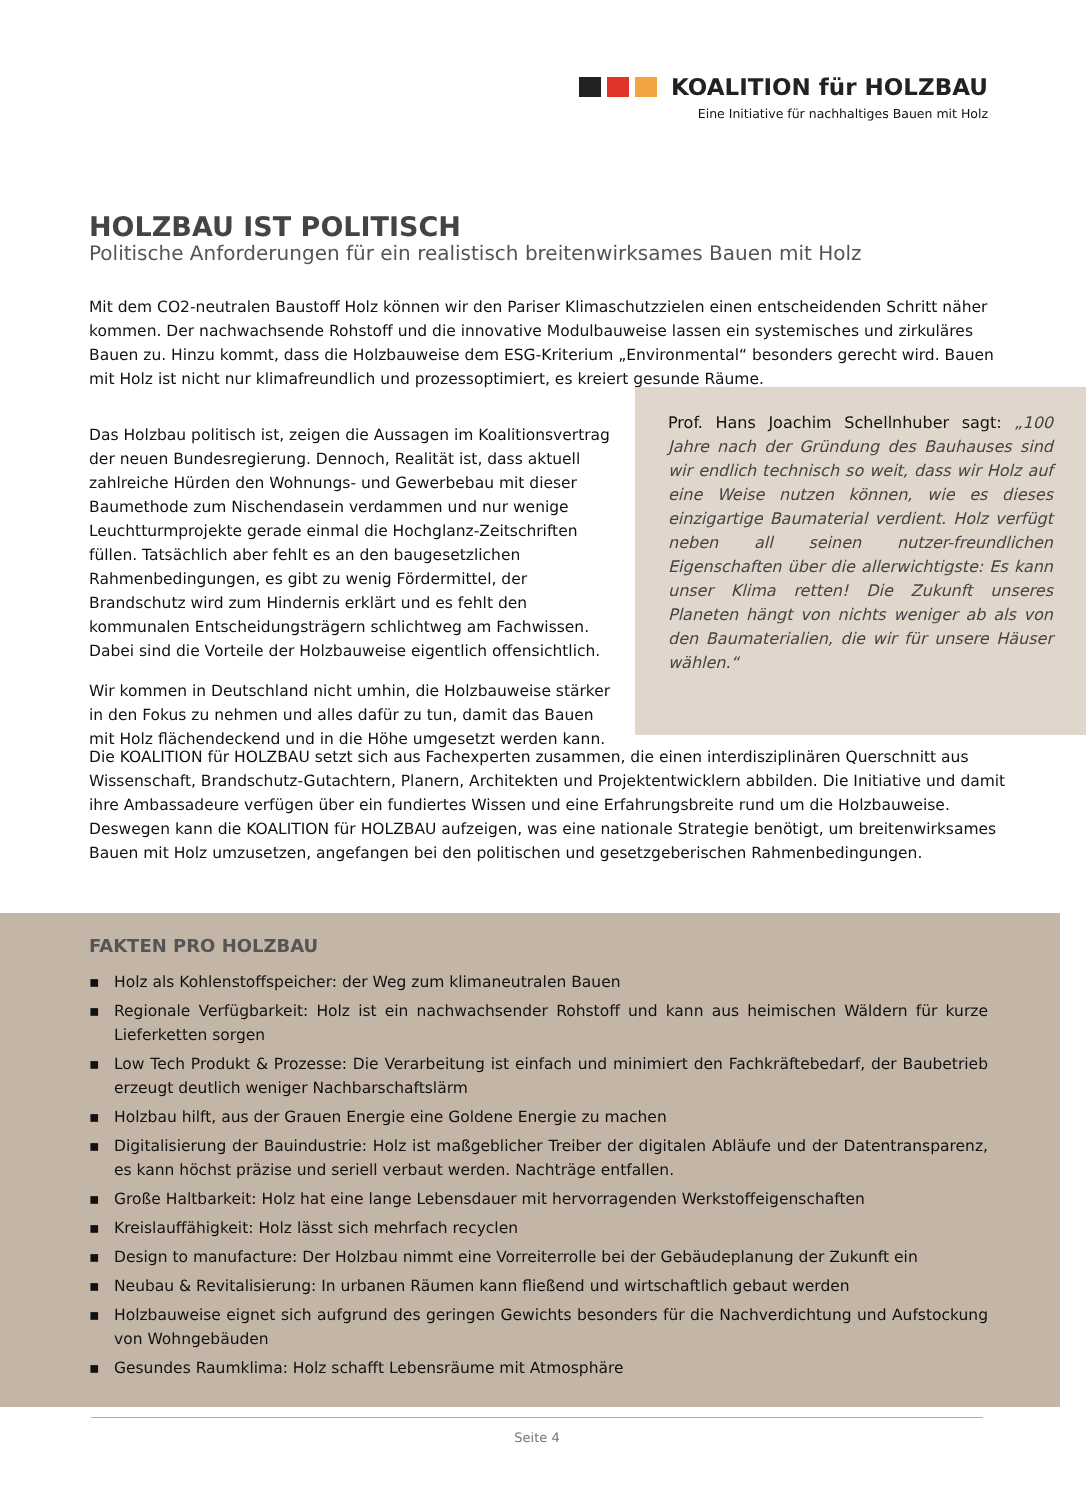KOALITION für HOLZBAU
Eine Initiative für nachhaltiges Bauen mit Holz
HOLZBAU IST POLITISCH
Politische Anforderungen für ein realistisch breitenwirksames Bauen mit Holz
Mit dem CO2-neutralen Baustoff Holz können wir den Pariser Klimaschutzzielen einen entscheidenden Schritt näher kommen. Der nachwachsende Rohstoff und die innovative Modulbauweise lassen ein systemisches und zirkuläres Bauen zu. Hinzu kommt, dass die Holzbauweise dem ESG-Kriterium „Environmental“ besonders gerecht wird. Bauen mit Holz ist nicht nur klimafreundlich und prozessoptimiert, es kreiert gesunde Räume.
Das Holzbau politisch ist, zeigen die Aussagen im Koalitionsvertrag der neuen Bundesregierung. Dennoch, Realität ist, dass aktuell zahlreiche Hürden den Wohnungs- und Gewerbebau mit dieser Baumethode zum Nischendasein verdammen und nur wenige Leuchtturmprojekte gerade einmal die Hochglanz-Zeitschriften füllen. Tatsächlich aber fehlt es an den baugesetzlichen Rahmenbedingungen, es gibt zu wenig Fördermittel, der Brandschutz wird zum Hindernis erklärt und es fehlt den kommunalen Entscheidungsträgern schlichtweg am Fachwissen. Dabei sind die Vorteile der Holzbauweise eigentlich offensichtlich.
Wir kommen in Deutschland nicht umhin, die Holzbauweise stärker in den Fokus zu nehmen und alles dafür zu tun, damit das Bauen mit Holz flächendeckend und in die Höhe umgesetzt werden kann.
Prof. Hans Joachim Schellnhuber sagt: „100 Jahre nach der Gründung des Bauhauses sind wir endlich technisch so weit, dass wir Holz auf eine Weise nutzen können, wie es dieses einzigartige Baumaterial verdient. Holz verfügt neben all seinen nutzer-freundlichen Eigenschaften über die allerwichtigste: Es kann unser Klima retten! Die Zukunft unseres Planeten hängt von nichts weniger ab als von den Baumaterialien, die wir für unsere Häuser wählen.“
Die KOALITION für HOLZBAU setzt sich aus Fachexperten zusammen, die einen interdisziplinären Querschnitt aus Wissenschaft, Brandschutz-Gutachtern, Planern, Architekten und Projektentwicklern abbilden. Die Initiative und damit ihre Ambassadeure verfügen über ein fundiertes Wissen und eine Erfahrungsbreite rund um die Holzbauweise. Deswegen kann die KOALITION für HOLZBAU aufzeigen, was eine nationale Strategie benötigt, um breitenwirksames Bauen mit Holz umzusetzen, angefangen bei den politischen und gesetzgeberischen Rahmenbedingungen.
FAKTEN PRO HOLZBAU
▪ Holz als Kohlenstoffspeicher: der Weg zum klimaneutralen Bauen
▪ Regionale Verfügbarkeit: Holz ist ein nachwachsender Rohstoff und kann aus heimischen Wäldern für kurze Lieferketten sorgen
▪ Low Tech Produkt & Prozesse: Die Verarbeitung ist einfach und minimiert den Fachkräftebedarf, der Baubetrieb erzeugt deutlich weniger Nachbarschaftslärm
▪ Holzbau hilft, aus der Grauen Energie eine Goldene Energie zu machen
▪ Digitalisierung der Bauindustrie: Holz ist maßgeblicher Treiber der digitalen Abläufe und der Datentransparenz, es kann höchst präzise und seriell verbaut werden. Nachträge entfallen.
▪ Große Haltbarkeit: Holz hat eine lange Lebensdauer mit hervorragenden Werkstoffeigenschaften
▪ Kreislauffähigkeit: Holz lässt sich mehrfach recyclen
▪ Design to manufacture: Der Holzbau nimmt eine Vorreiterrolle bei der Gebäudeplanung der Zukunft ein
▪ Neubau & Revitalisierung: In urbanen Räumen kann fließend und wirtschaftlich gebaut werden
▪ Holzbauweise eignet sich aufgrund des geringen Gewichts besonders für die Nachverdichtung und Aufstockung von Wohngebäuden
▪ Gesundes Raumklima: Holz schafft Lebensräume mit Atmosphäre
Seite 4